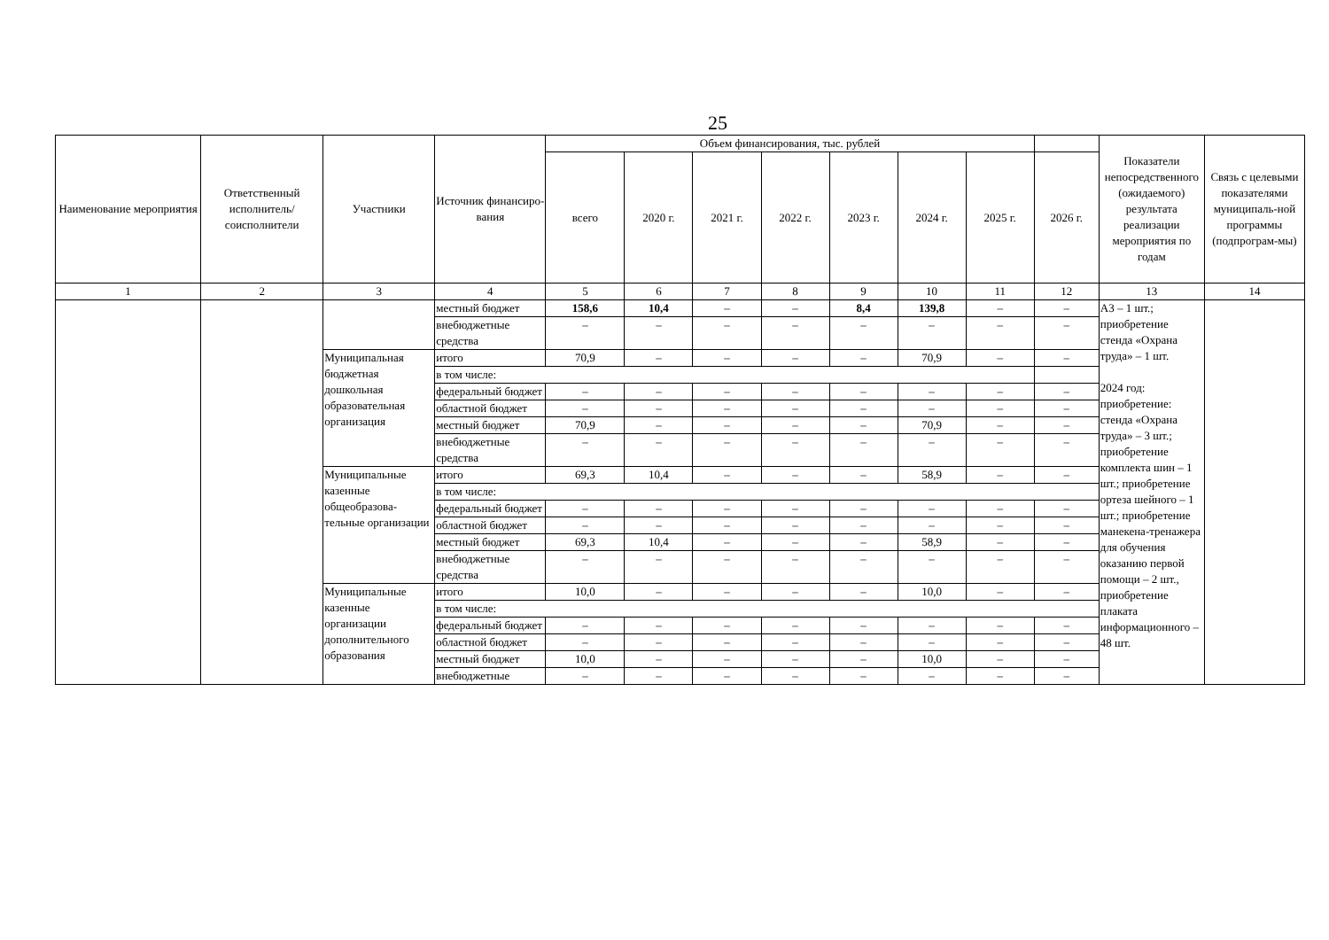25
| Наименование мероприятия | Ответственный исполнитель/ соисполнители | Участники | Источник финансиро-вания | Объем финансирования, тыс. рублей | | | | | | | | Показатели непосредственного (ожидаемого) результата реализации мероприятия по годам | Связь с целевыми показателями муниципаль-ной программы (подпрограм-мы) |
| --- | --- | --- | --- | --- | --- | --- | --- | --- | --- | --- | --- | --- | --- |
| | | | | всего | 2020 г. | 2021 г. | 2022 г. | 2023 г. | 2024 г. | 2025 г. | 2026 г. | | |
| 1 | 2 | 3 | 4 | 5 | 6 | 7 | 8 | 9 | 10 | 11 | 12 | 13 | 14 |
| | | | местный бюджет | 158,6 | 10,4 | – | – | 8,4 | 139,8 | – | – | А3 – 1 шт.; приобретение стенда «Охрана труда» – 1 шт. 2024 год: приобретение: стенда «Охрана труда» – 3 шт.; приобретение комплекта шин – 1 шт.; приобретение ортеза шейного – 1 шт.; приобретение манекена-тренажера для обучения оказанию первой помощи – 2 шт., приобретение плаката информационного – 48 шт. | |
| | | | внебюджетные средства | – | – | – | – | – | – | – | – | | |
| | | Муниципальная бюджетная дошкольная образовательная организация | итого | 70,9 | – | – | – | – | 70,9 | – | – | | |
| | | | в том числе: | | | | | | | | | | |
| | | | федеральный бюджет | – | – | – | – | – | – | – | – | | |
| | | | областной бюджет | – | – | – | – | – | – | – | – | | |
| | | | местный бюджет | 70,9 | – | – | – | – | 70,9 | – | – | | |
| | | | внебюджетные средства | – | – | – | – | – | – | – | – | | |
| | | Муниципальные казенные общеобразова-тельные организации | итого | 69,3 | 10,4 | – | – | – | 58,9 | – | – | | |
| | | | в том числе: | | | | | | | | | | |
| | | | федеральный бюджет | – | – | – | – | – | – | – | – | | |
| | | | областной бюджет | – | – | – | – | – | – | – | – | | |
| | | | местный бюджет | 69,3 | 10,4 | – | – | – | 58,9 | – | – | | |
| | | | внебюджетные средства | – | – | – | – | – | – | – | – | | |
| | | Муниципальные казенные организации дополнительного образования | итого | 10,0 | – | – | – | – | 10,0 | – | – | | |
| | | | в том числе: | | | | | | | | | | |
| | | | федеральный бюджет | – | – | – | – | – | – | – | – | | |
| | | | областной бюджет | – | – | – | – | – | – | – | – | | |
| | | | местный бюджет | 10,0 | – | – | – | – | 10,0 | – | – | | |
| | | | внебюджетные | – | – | – | – | – | – | – | – | | |